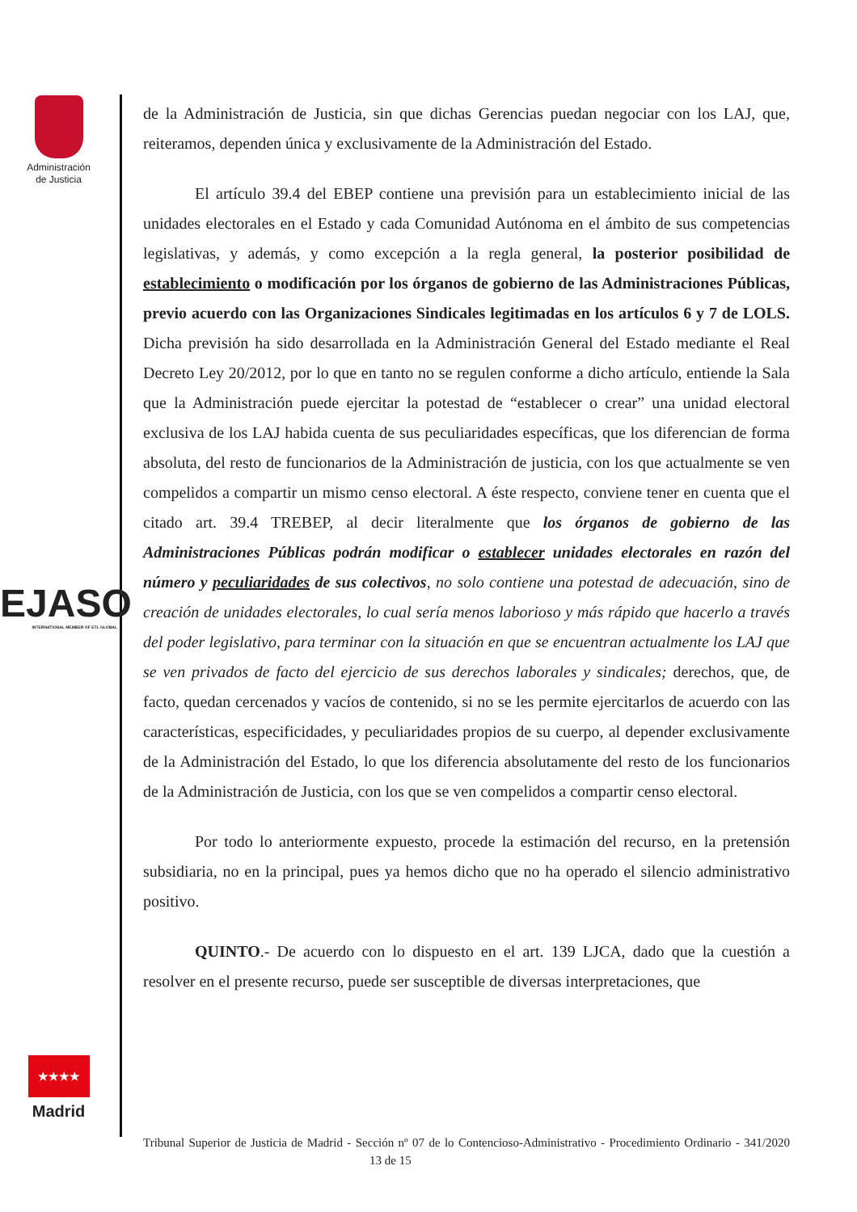Administración
de Justicia
EJASO
INTERNATIONAL MEMBER OF ETL GLOBAL
★★★★
Madrid
de la Administración de Justicia, sin que dichas Gerencias puedan negociar con los LAJ, que, reiteramos, dependen única y exclusivamente de la Administración del Estado.
El artículo 39.4 del EBEP contiene una previsión para un establecimiento inicial de las unidades electorales en el Estado y cada Comunidad Autónoma en el ámbito de sus competencias legislativas, y además, y como excepción a la regla general, la posterior posibilidad de establecimiento o modificación por los órganos de gobierno de las Administraciones Públicas, previo acuerdo con las Organizaciones Sindicales legitimadas en los artículos 6 y 7 de LOLS. Dicha previsión ha sido desarrollada en la Administración General del Estado mediante el Real Decreto Ley 20/2012, por lo que en tanto no se regulen conforme a dicho artículo, entiende la Sala que la Administración puede ejercitar la potestad de “establecer o crear” una unidad electoral exclusiva de los LAJ habida cuenta de sus peculiaridades específicas, que los diferencian de forma absoluta, del resto de funcionarios de la Administración de justicia, con los que actualmente se ven compelidos a compartir un mismo censo electoral. A éste respecto, conviene tener en cuenta que el citado art. 39.4 TREBEP, al decir literalmente que los órganos de gobierno de las Administraciones Públicas podrán modificar o establecer unidades electorales en razón del número y peculiaridades de sus colectivos, no solo contiene una potestad de adecuación, sino de creación de unidades electorales, lo cual sería menos laborioso y más rápido que hacerlo a través del poder legislativo, para terminar con la situación en que se encuentran actualmente los LAJ que se ven privados de facto del ejercicio de sus derechos laborales y sindicales; derechos, que, de facto, quedan cercenados y vacíos de contenido, si no se les permite ejercitarlos de acuerdo con las características, especificidades, y peculiaridades propios de su cuerpo, al depender exclusivamente de la Administración del Estado, lo que los diferencia absolutamente del resto de los funcionarios de la Administración de Justicia, con los que se ven compelidos a compartir censo electoral.
Por todo lo anteriormente expuesto, procede la estimación del recurso, en la pretensión subsidiaria, no en la principal, pues ya hemos dicho que no ha operado el silencio administrativo positivo.
QUINTO.- De acuerdo con lo dispuesto en el art. 139 LJCA, dado que la cuestión a resolver en el presente recurso, puede ser susceptible de diversas interpretaciones, que
Tribunal Superior de Justicia de Madrid - Sección nº 07 de lo Contencioso-Administrativo - Procedimiento Ordinario - 341/2020 13 de 15